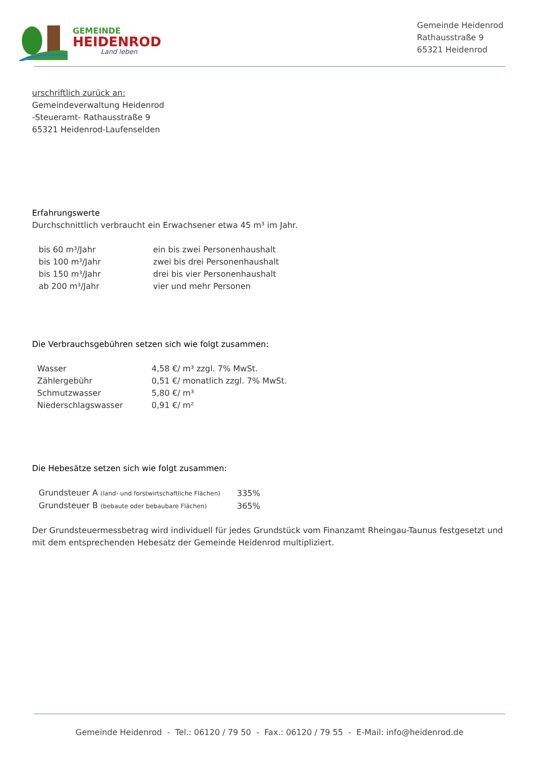GEMEINDE
HEIDENROD
Land leben
Gemeinde Heidenrod
Rathausstraße 9
65321 Heidenrod
urschriftlich zurück an:
Gemeindeverwaltung Heidenrod
-Steueramt- Rathausstraße 9
65321 Heidenrod-Laufenselden
Erfahrungswerte
Durchschnittlich verbraucht ein Erwachsener etwa 45 m³ im Jahr.
| bis 60 m³/Jahr | ein bis zwei Personenhaushalt |
| bis 100 m³/Jahr | zwei bis drei Personenhaushalt |
| bis 150 m³/Jahr | drei bis vier Personenhaushalt |
| ab 200 m³/Jahr | vier und mehr Personen |
Die Verbrauchsgebühren setzen sich wie folgt zusammen:
| Wasser | 4,58 €/ m³ zzgl. 7% MwSt. |
| Zählergebühr | 0,51 €/ monatlich zzgl. 7% MwSt. |
| Schmutzwasser | 5,80 €/ m³ |
| Niederschlagswasser | 0,91 €/ m² |
Die Hebesätze setzen sich wie folgt zusammen:
| Grundsteuer A (land- und forstwirtschaftliche Flächen) | 335% |
| Grundsteuer B (bebaute oder bebaubare Flächen) | 365% |
Der Grundsteuermessbetrag wird individuell für jedes Grundstück vom Finanzamt Rheingau-Taunus festgesetzt und mit dem entsprechenden Hebesatz der Gemeinde Heidenrod multipliziert.
Gemeinde Heidenrod - Tel.: 06120 / 79 50 - Fax.: 06120 / 79 55 - E-Mail: info@heidenrod.de